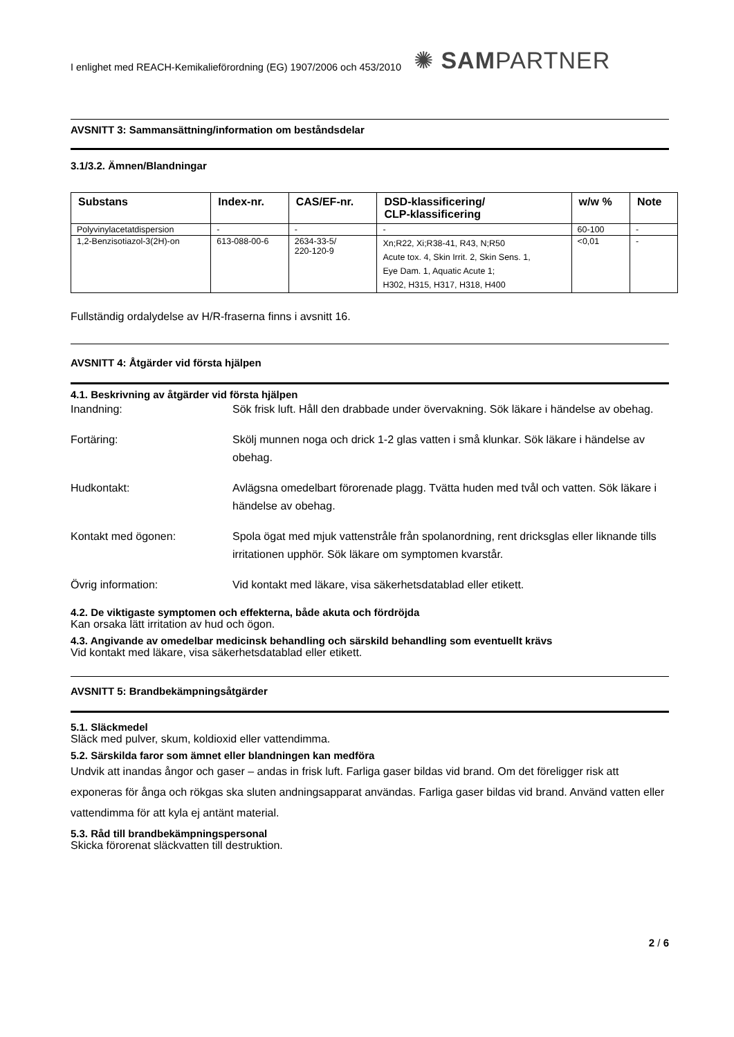I enlighet med REACH-Kemikalieförordning (EG) 1907/2006 och 453/2010 ✺ SAMPARTNER
AVSNITT 3: Sammansättning/information om beståndsdelar
3.1/3.2. Ämnen/Blandningar
| Substans | Index-nr. | CAS/EF-nr. | DSD-klassificering/ CLP-klassificering | w/w % | Note |
| --- | --- | --- | --- | --- | --- |
| Polyvinylacetatdispersion | - | - | - | 60-100 | - |
| 1,2-Benzisotiazol-3(2H)-on | 613-088-00-6 | 2634-33-5/ 220-120-9 | Xn;R22, Xi;R38-41, R43, N;R50 Acute tox. 4, Skin Irrit. 2, Skin Sens. 1, Eye Dam. 1, Aquatic Acute 1; H302, H315, H317, H318, H400 | <0,01 | - |
Fullständig ordalydelse av H/R-fraserna finns i avsnitt 16.
AVSNITT 4: Åtgärder vid första hjälpen
4.1. Beskrivning av åtgärder vid första hjälpen
Inandning: Sök frisk luft. Håll den drabbade under övervakning. Sök läkare i händelse av obehag.
Fortäring: Skölj munnen noga och drick 1-2 glas vatten i små klunkar. Sök läkare i händelse av obehag.
Hudkontakt: Avlägsna omedelbart förorenade plagg. Tvätta huden med tvål och vatten. Sök läkare i händelse av obehag.
Kontakt med ögonen: Spola ögat med mjuk vattenstråle från spolanordning, rent dricksglas eller liknande tills irritationen upphör. Sök läkare om symptomen kvarstår.
Övrig information: Vid kontakt med läkare, visa säkerhetsdatablad eller etikett.
4.2. De viktigaste symptomen och effekterna, både akuta och fördröjda
Kan orsaka lätt irritation av hud och ögon.
4.3. Angivande av omedelbar medicinsk behandling och särskild behandling som eventuellt krävs
Vid kontakt med läkare, visa säkerhetsdatablad eller etikett.
AVSNITT 5: Brandbekämpningsåtgärder
5.1. Släckmedel
Släck med pulver, skum, koldioxid eller vattendimma.
5.2. Särskilda faror som ämnet eller blandningen kan medföra
Undvik att inandas ångor och gaser – andas in frisk luft. Farliga gaser bildas vid brand. Om det föreligger risk att exponeras för ånga och rökgas ska sluten andningsapparat användas. Farliga gaser bildas vid brand. Använd vatten eller vattendimma för att kyla ej antänt material.
5.3. Råd till brandbekämpningspersonal
Skicka förorenat släckvatten till destruktion.
2 / 6